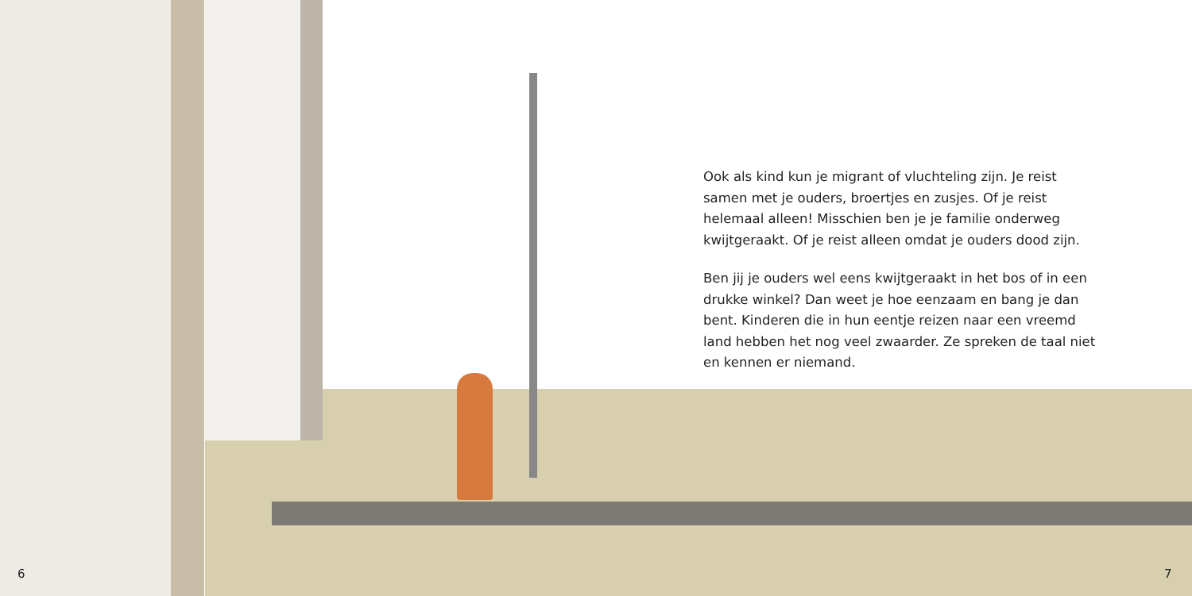Ook als kind kun je migrant of vluchteling zijn. Je reist samen met je ouders, broertjes en zusjes. Of je reist helemaal alleen! Misschien ben je je familie onderweg kwijtgeraakt. Of je reist alleen omdat je ouders dood zijn.
Ben jij je ouders wel eens kwijtgeraakt in het bos of in een drukke winkel? Dan weet je hoe eenzaam en bang je dan bent. Kinderen die in hun eentje reizen naar een vreemd land hebben het nog veel zwaarder. Ze spreken de taal niet en kennen er niemand.
6 7